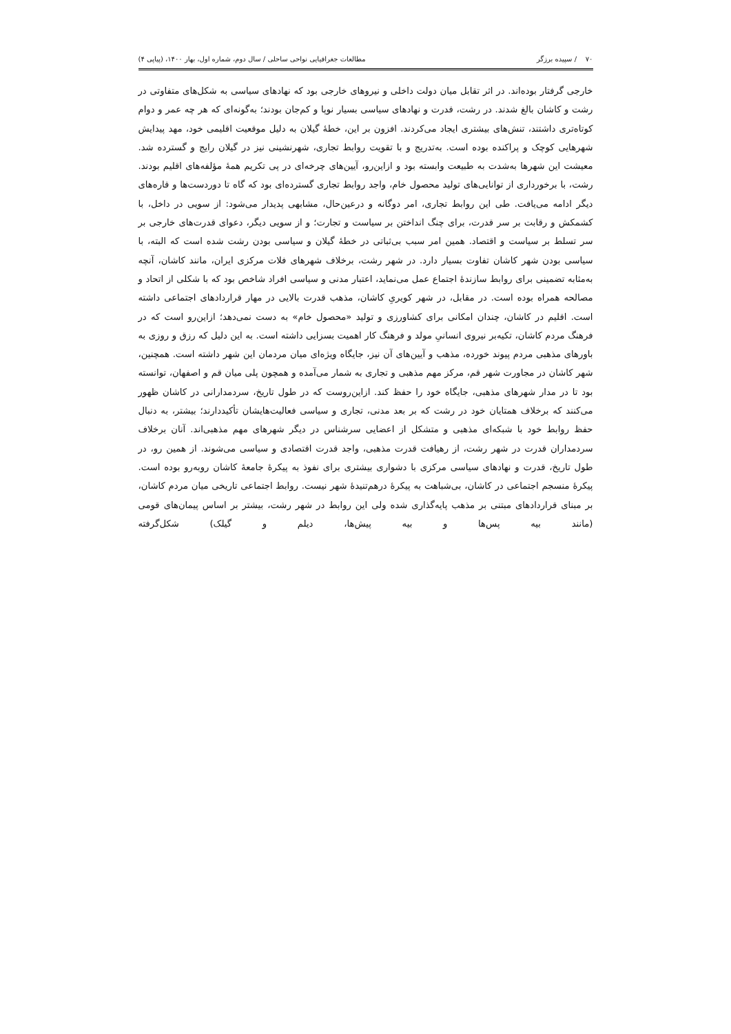۷۰ / سپیده برزگر مطالعات جغرافیایی نواحی ساحلی / سال دوم، شماره اول، بهار ۱۴۰۰، (پیاپی ۴)
خارجی گرفتار بوده‌اند. در اثر تقابل میان دولت داخلی و نیروهای خارجی بود که نهادهای سیاسی به شکل‌های متفاوتی در رشت و کاشان بالغ شدند. در رشت، قدرت و نهادهای سیاسی بسیار نوپا و کم‌جان بودند؛ به‌گونه‌ای که هر چه عمر و دوام کوتاه‌تری داشتند، تنش‌های بیشتری ایجاد می‌کردند. افزون بر این، خطهٔ گیلان به دلیل موقعیت اقلیمی خود، مهد پیدایش شهرهایی کوچک و پراکنده بوده است. به‌تدریج و با تقویت روابط تجاری، شهرنشینی نیز در گیلان رایج و گسترده شد. معیشت این شهرها به‌شدت به طبیعت وابسته بود و ازاین‌رو، آیین‌های چرخه‌ای در پی تکریم همهٔ مؤلفه‌های اقلیم بودند. رشت، با برخورداری از توانایی‌های تولید محصول خام، واجد روابط تجاری گسترده‌ای بود که گاه تا دوردست‌ها و قاره‌های دیگر ادامه می‌یافت. طی این روابط تجاری، امر دوگانه و درعین‌حال، مشابهی پدیدار می‌شود: از سویی در داخل، با کشمکش و رقابت بر سر قدرت، برای چنگ انداختن بر سیاست و تجارت؛ و از سویی دیگر، دعوای قدرت‌های خارجی بر سر تسلط بر سیاست و اقتصاد. همین امر سبب بی‌ثباتی در خطهٔ گیلان و سیاسی بودن رشت شده است که البته، با سیاسی بودن شهر کاشان تفاوت بسیار دارد. در شهر رشت، برخلاف شهرهای فلات مرکزی ایران، مانند کاشان، آنچه به‌مثابه تضمینی برای روابط سازندهٔ اجتماع عمل می‌نماید، اعتبار مدنی و سیاسی افراد شاخص بود که با شکلی از اتحاد و مصالحه همراه بوده است. در مقابل، در شهر کویریِ کاشان، مذهب قدرت بالایی در مهار قراردادهای اجتماعی داشته است. اقلیم در کاشان، چندان امکانی برای کشاورزی و تولید «محصول خام» به دست نمی‌دهد؛ ازاین‌رو است که در فرهنگ مردم کاشان، تکیه‌بر نیروی انسانیِ مولد و فرهنگ کار اهمیت بسزایی داشته است. به این دلیل که رزق و روزی به باورهای مذهبی مردم پیوند خورده، مذهب و آیین‌های آن نیز، جایگاه ویژه‌ای میان مردمان این شهر داشته است. همچنین، شهر کاشان در مجاورت شهر قم، مرکز مهم مذهبی و تجاری به شمار می‌آمده و همچون پلی میان قم و اصفهان، توانسته بود تا در مدار شهرهای مذهبی، جایگاه خود را حفظ کند. ازاین‌روست که در طول تاریخ، سردمدارانی در کاشان ظهور می‌کنند که برخلاف همتایان خود در رشت که بر بعد مدنی، تجاری و سیاسی فعالیت‌هایشان تأکیددارند؛ بیشتر، به دنبال حفظ روابط خود با شبکه‌ای مذهبی و متشکل از اعضایی سرشناس در دیگر شهرهای مهم مذهبی‌اند. آنان برخلاف سردمداران قدرت در شهر رشت، از رهیافت قدرت مذهبی، واجد قدرت اقتصادی و سیاسی می‌شوند. از همین رو، در طول تاریخ، قدرت و نهادهای سیاسی مرکزی با دشواری بیشتری برای نفوذ به پیکرهٔ جامعهٔ کاشان روبه‌رو بوده است. پیکرهٔ منسجم اجتماعی در کاشان، بی‌شباهت به پیکرهٔ درهم‌تنیدهٔ شهر نیست. روابط اجتماعی تاریخی میان مردم کاشان، بر مبنای قراردادهای مبتنی بر مذهب پایه‌گذاری شده ولی این روابط در شهر رشت، بیشتر بر اساس پیمان‌های قومی (مانند بیه پس‌ها و بیه پیش‌ها، دیلم و گیلک) شکل‌گرفته